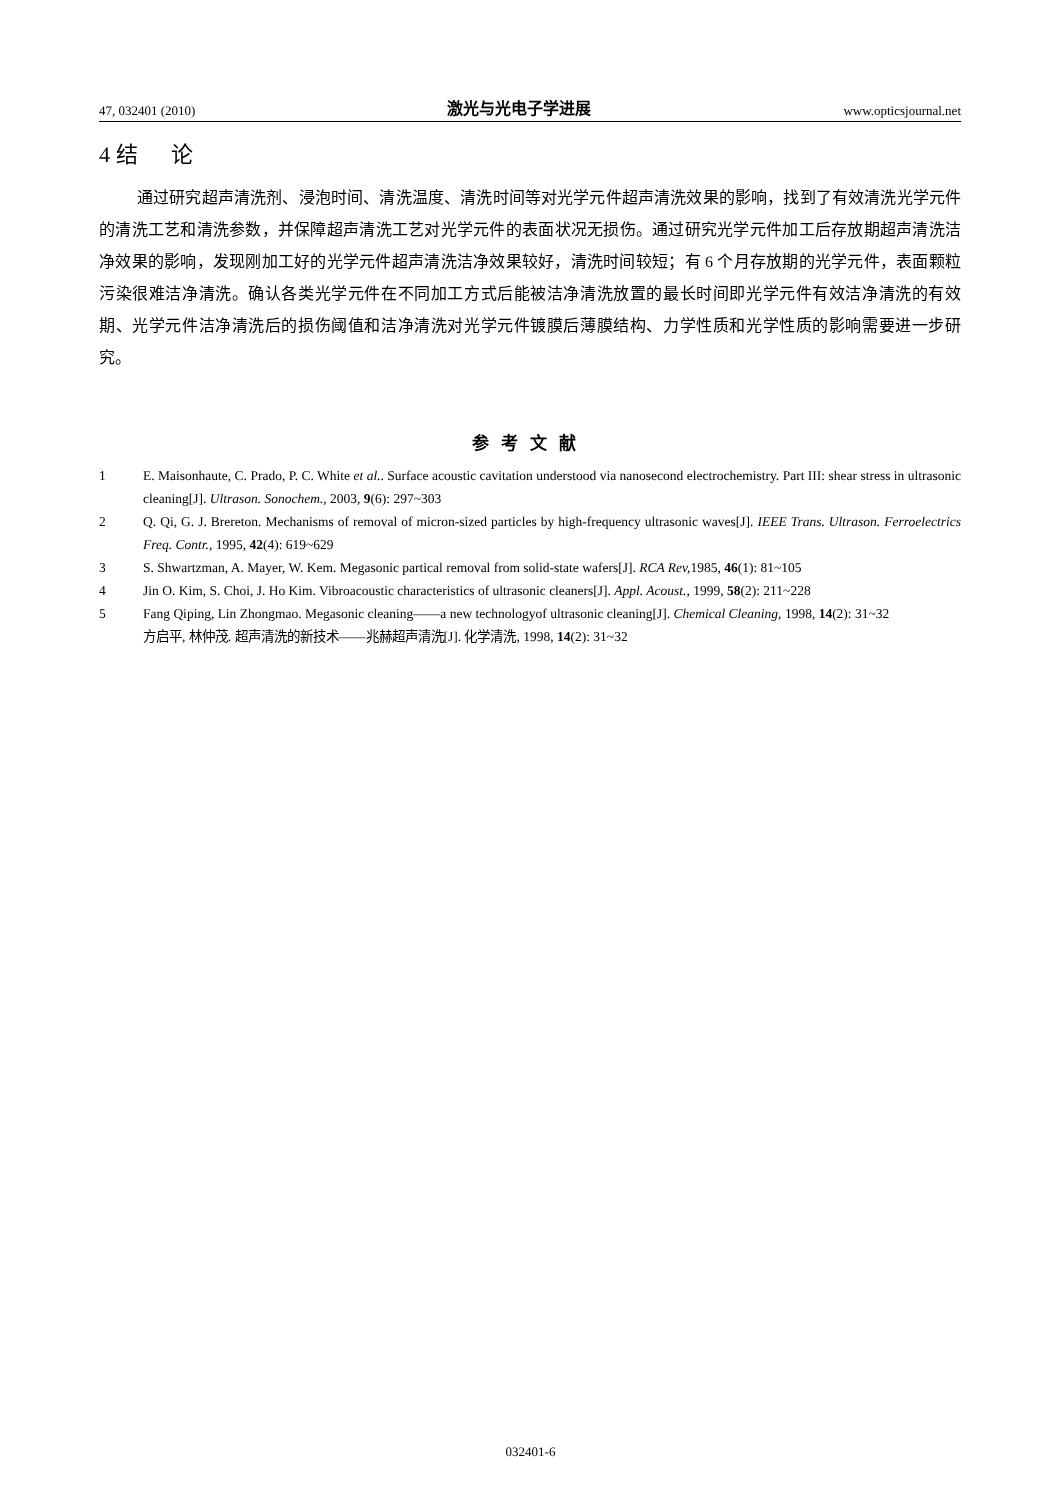47, 032401 (2010) 激光与光电子学进展 www.opticsjournal.net
4 结 论
通过研究超声清洗剂、浸泡时间、清洗温度、清洗时间等对光学元件超声清洗效果的影响，找到了有效清洗光学元件的清洗工艺和清洗参数，并保障超声清洗工艺对光学元件的表面状况无损伤。通过研究光学元件加工后存放期超声清洗洁净效果的影响，发现刚加工好的光学元件超声清洗洁净效果较好，清洗时间较短；有 6 个月存放期的光学元件，表面颗粒污染很难洁净清洗。确认各类光学元件在不同加工方式后能被洁净清洗放置的最长时间即光学元件有效洁净清洗的有效期、光学元件洁净清洗后的损伤阈值和洁净清洗对光学元件镀膜后薄膜结构、力学性质和光学性质的影响需要进一步研究。
参考文献
1 E. Maisonhaute, C. Prado, P. C. White et al.. Surface acoustic cavitation understood via nanosecond electrochemistry. Part III: shear stress in ultrasonic cleaning[J]. Ultrason. Sonochem., 2003, 9(6): 297~303
2 Q. Qi, G. J. Brereton. Mechanisms of removal of micron-sized particles by high-frequency ultrasonic waves[J]. IEEE Trans. Ultrason. Ferroelectrics Freq. Contr., 1995, 42(4): 619~629
3 S. Shwartzman, A. Mayer, W. Kem. Megasonic partical removal from solid-state wafers[J]. RCA Rev, 1985, 46(1): 81~105
4 Jin O. Kim, S. Choi, J. Ho Kim. Vibroacoustic characteristics of ultrasonic cleaners[J]. Appl. Acoust., 1999, 58(2): 211~228
5 Fang Qiping, Lin Zhongmao. Megasonic cleaning——a new technologyof ultrasonic cleaning[J]. Chemical Cleaning, 1998, 14(2): 31~32
方启平, 林仲茂. 超声清洗的新技术——兆赫超声清洗[J]. 化学清洗, 1998, 14(2): 31~32
032401-6